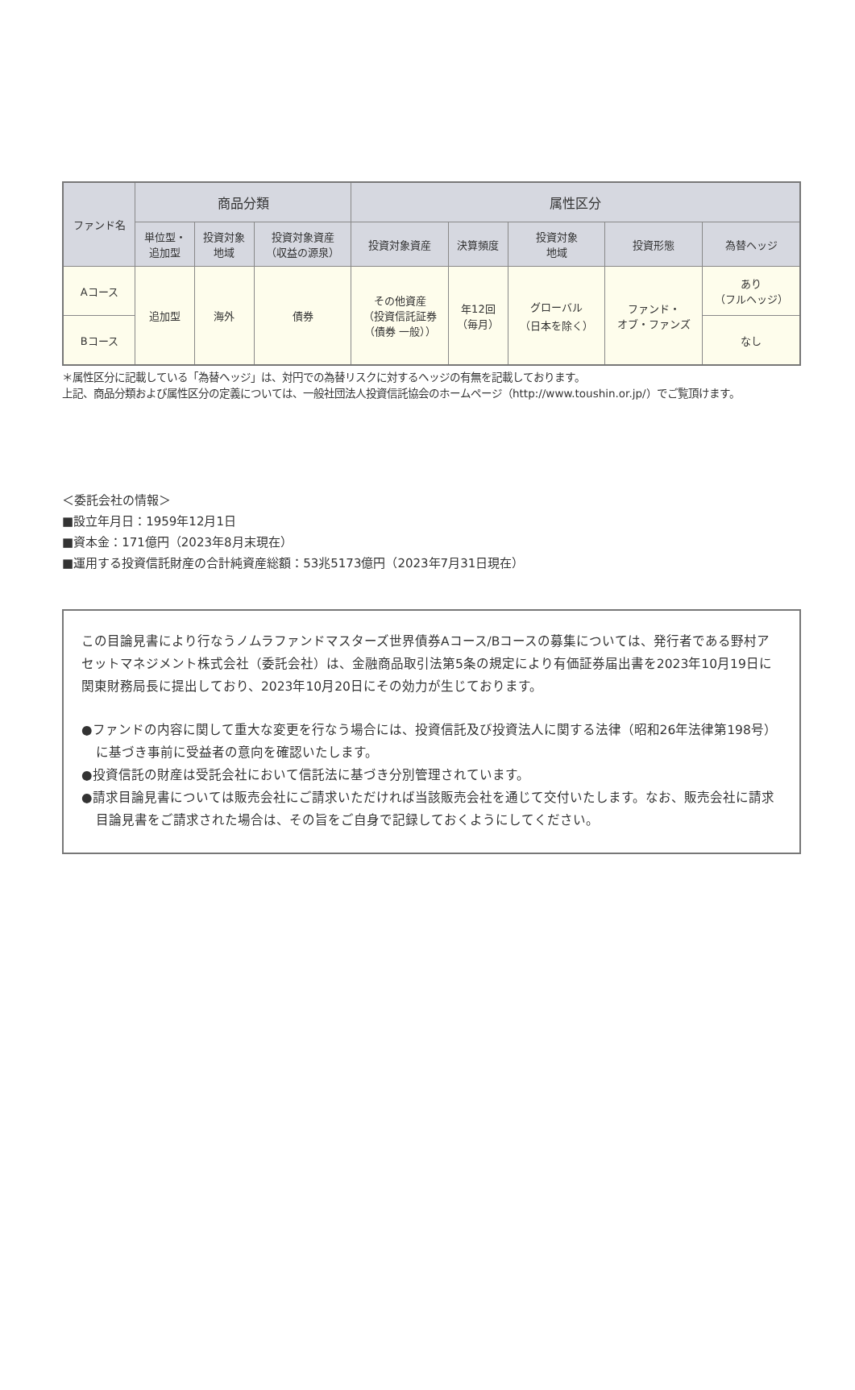| ファンド名 | 商品分類 | | | 属性区分 | | | | |
| --- | --- | --- | --- | --- | --- | --- | --- | --- |
| | 単位型・ 追加型 | 投資対象 地域 | 投資対象資産 （収益の源泉） | 投資対象資産 | 決算頻度 | 投資対象 地域 | 投資形態 | 為替ヘッジ |
| Aコース | 追加型 | 海外 | 債券 | その他資産 （投資信託証券 （債券 一般）） | 年12回 （毎月） | グローバル （日本を除く） | ファンド・ オブ・ファンズ | あり （フルヘッジ） |
| Bコース | | | | | | | | なし |
＊属性区分に記載している「為替ヘッジ」は、対円での為替リスクに対するヘッジの有無を記載しております。
上記、商品分類および属性区分の定義については、一般社団法人投資信託協会のホームページ（http://www.toushin.or.jp/）でご覧頂けます。
＜委託会社の情報＞
■設立年月日：1959年12月1日
■資本金：171億円（2023年8月末現在）
■運用する投資信託財産の合計純資産総額：53兆5173億円（2023年7月31日現在）
この目論見書により行なうノムラファンドマスターズ世界債券Aコース/Bコースの募集については、発行者である野村アセットマネジメント株式会社（委託会社）は、金融商品取引法第5条の規定により有価証券届出書を2023年10月19日に関東財務局長に提出しており、2023年10月20日にその効力が生じております。
●ファンドの内容に関して重大な変更を行なう場合には、投資信託及び投資法人に関する法律（昭和26年法律第198号）に基づき事前に受益者の意向を確認いたします。
●投資信託の財産は受託会社において信託法に基づき分別管理されています。
●請求目論見書については販売会社にご請求いただければ当該販売会社を通じて交付いたします。なお、販売会社に請求目論見書をご請求された場合は、その旨をご自身で記録しておくようにしてください。